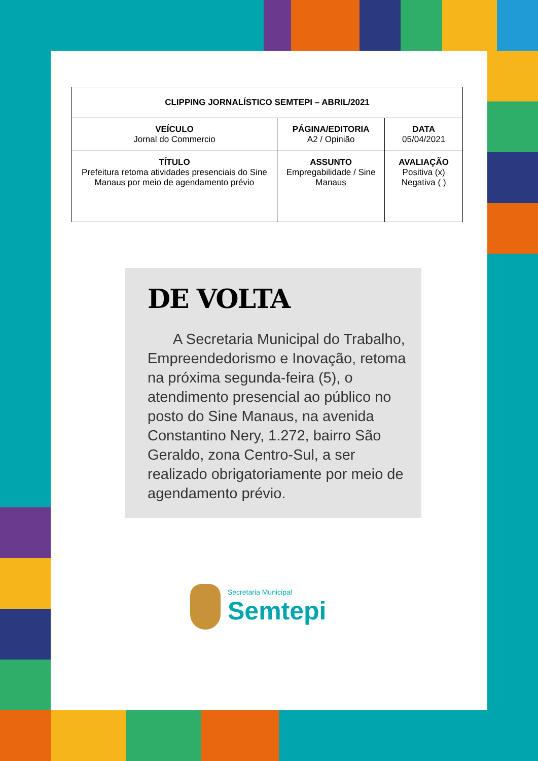| CLIPPING JORNALÍSTICO SEMTEPI – ABRIL/2021 | | |
| --- | --- | --- |
| VEÍCULO Jornal do Commercio | PÁGINA/EDITORIA A2 / Opinião | DATA 05/04/2021 |
| TÍTULO Prefeitura retoma atividades presenciais do Sine Manaus por meio de agendamento prévio | ASSUNTO Empregabilidade / Sine Manaus | AVALIAÇÃO Positiva (x) Negativa ( ) |
DE VOLTA
A Secretaria Municipal do Trabalho, Empreendedorismo e Inovação, retoma na próxima segunda-feira (5), o atendimento presencial ao público no posto do Sine Manaus, na avenida Constantino Nery, 1.272, bairro São Geraldo, zona Centro-Sul, a ser realizado obrigatoriamente por meio de agendamento prévio.
Secretaria Municipal
Semtepi